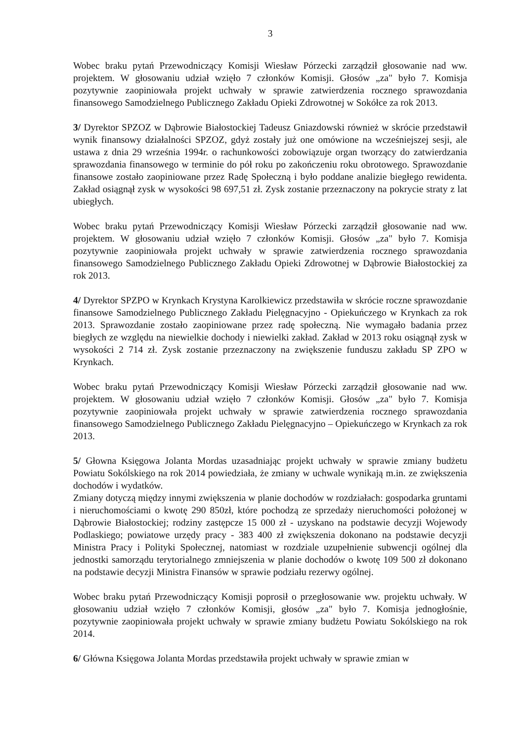3
Wobec braku pytań Przewodniczący Komisji Wiesław Pórzecki zarządził głosowanie nad ww. projektem. W głosowaniu udział wzięło 7 członków Komisji. Głosów „za" było 7. Komisja pozytywnie zaopiniowała projekt uchwały w sprawie zatwierdzenia rocznego sprawozdania finansowego Samodzielnego Publicznego Zakładu Opieki Zdrowotnej w Sokółce za rok 2013.
3/ Dyrektor SPZOZ w Dąbrowie Białostockiej Tadeusz Gniazdowski również w skrócie przedstawił wynik finansowy działalności SPZOZ, gdyż zostały już one omówione na wcześniejszej sesji, ale ustawa z dnia 29 września 1994r. o rachunkowości zobowiązuje organ tworzący do zatwierdzania sprawozdania finansowego w terminie do pół roku po zakończeniu roku obrotowego. Sprawozdanie finansowe zostało zaopiniowane przez Radę Społeczną i było poddane analizie biegłego rewidenta. Zakład osiągnął zysk w wysokości 98 697,51 zł. Zysk zostanie przeznaczony na pokrycie straty z lat ubiegłych.
Wobec braku pytań Przewodniczący Komisji Wiesław Pórzecki zarządził głosowanie nad ww. projektem. W głosowaniu udział wzięło 7 członków Komisji. Głosów „za" było 7. Komisja pozytywnie zaopiniowała projekt uchwały w sprawie zatwierdzenia rocznego sprawozdania finansowego Samodzielnego Publicznego Zakładu Opieki Zdrowotnej w Dąbrowie Białostockiej za rok 2013.
4/ Dyrektor SPZPO w Krynkach Krystyna Karolkiewicz przedstawiła w skrócie roczne sprawozdanie finansowe Samodzielnego Publicznego Zakładu Pielęgnacyjno - Opiekuńczego w Krynkach za rok 2013. Sprawozdanie zostało zaopiniowane przez radę społeczną. Nie wymagało badania przez biegłych ze względu na niewielkie dochody i niewielki zakład. Zakład w 2013 roku osiągnął zysk w wysokości 2 714 zł. Zysk zostanie przeznaczony na zwiększenie funduszu zakładu SP ZPO w Krynkach.
Wobec braku pytań Przewodniczący Komisji Wiesław Pórzecki zarządził głosowanie nad ww. projektem. W głosowaniu udział wzięło 7 członków Komisji. Głosów „za" było 7. Komisja pozytywnie zaopiniowała projekt uchwały w sprawie zatwierdzenia rocznego sprawozdania finansowego Samodzielnego Publicznego Zakładu Pielęgnacyjno – Opiekuńczego w Krynkach za rok 2013.
5/ Głowna Księgowa Jolanta Mordas uzasadniając projekt uchwały w sprawie zmiany budżetu Powiatu Sokólskiego na rok 2014 powiedziała, że zmiany w uchwale wynikają m.in. ze zwiększenia dochodów i wydatków.
Zmiany dotyczą między innymi zwiększenia w planie dochodów w rozdziałach: gospodarka gruntami i nieruchomościami o kwotę 290 850zł, które pochodzą ze sprzedaży nieruchomości położonej w Dąbrowie Białostockiej; rodziny zastępcze 15 000 zł - uzyskano na podstawie decyzji Wojewody Podlaskiego; powiatowe urzędy pracy - 383 400 zł zwiększenia dokonano na podstawie decyzji Ministra Pracy i Polityki Społecznej, natomiast w rozdziale uzupełnienie subwencji ogólnej dla jednostki samorządu terytorialnego zmniejszenia w planie dochodów o kwotę 109 500 zł dokonano na podstawie decyzji Ministra Finansów w sprawie podziału rezerwy ogólnej.
Wobec braku pytań Przewodniczący Komisji poprosił o przegłosowanie ww. projektu uchwały. W głosowaniu udział wzięło 7 członków Komisji, głosów „za" było 7. Komisja jednogłośnie, pozytywnie zaopiniowała projekt uchwały w sprawie zmiany budżetu Powiatu Sokólskiego na rok 2014.
6/ Główna Księgowa Jolanta Mordas przedstawiła projekt uchwały w sprawie zmian w